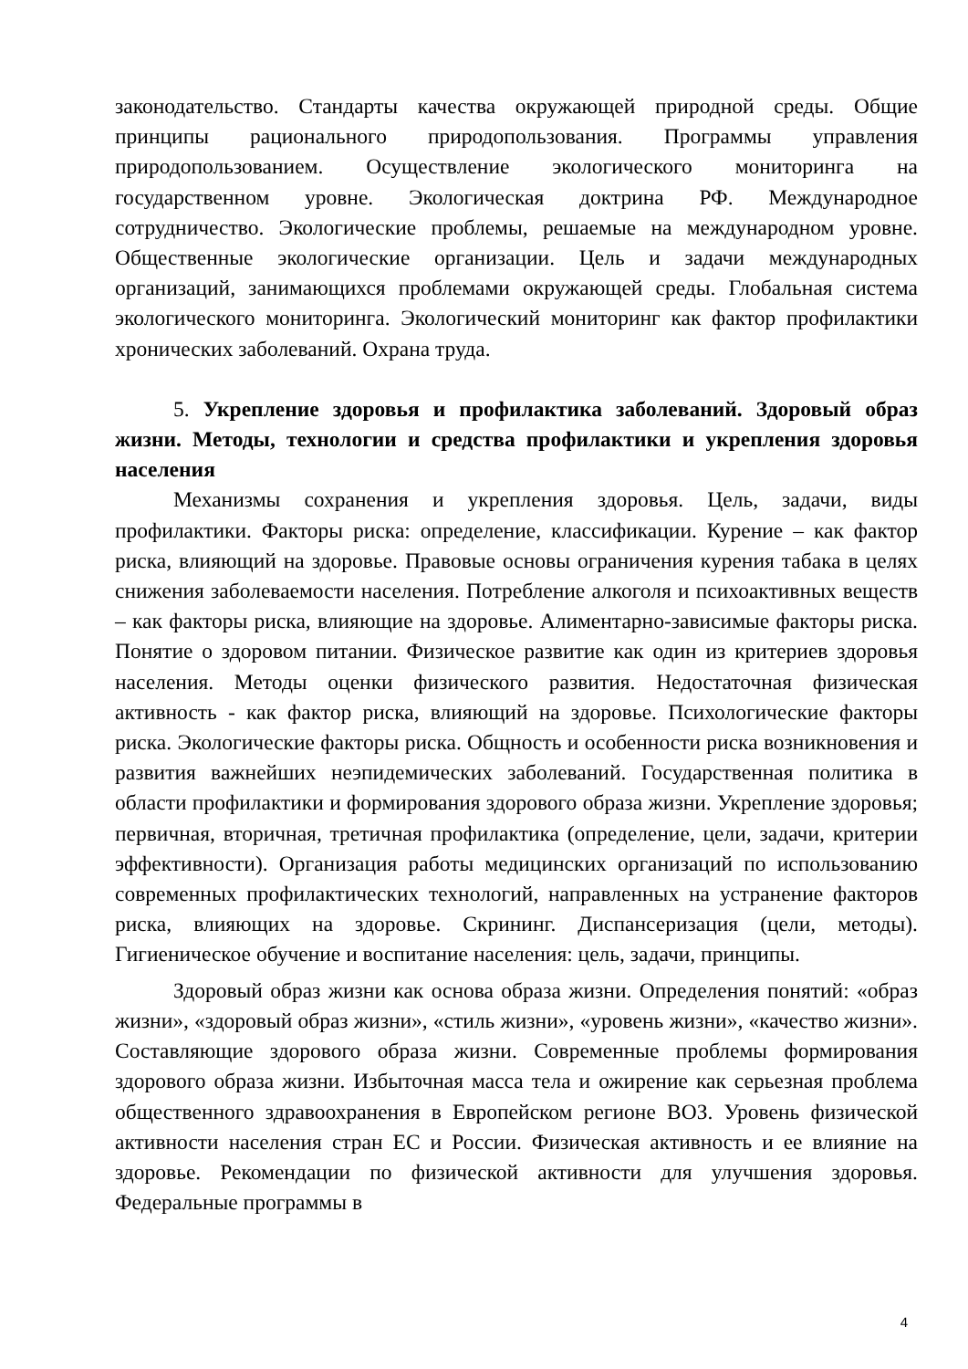законодательство. Стандарты качества окружающей природной среды. Общие принципы рационального природопользования. Программы управления природопользованием. Осуществление экологического мониторинга на государственном уровне. Экологическая доктрина РФ. Международное сотрудничество. Экологические проблемы, решаемые на международном уровне. Общественные экологические организации. Цель и задачи международных организаций, занимающихся проблемами окружающей среды. Глобальная система экологического мониторинга. Экологический мониторинг как фактор профилактики хронических заболеваний. Охрана труда.
5. Укрепление здоровья и профилактика заболеваний. Здоровый образ жизни. Методы, технологии и средства профилактики и укрепления здоровья населения
Механизмы сохранения и укрепления здоровья. Цель, задачи, виды профилактики. Факторы риска: определение, классификации. Курение – как фактор риска, влияющий на здоровье. Правовые основы ограничения курения табака в целях снижения заболеваемости населения. Потребление алкоголя и психоактивных веществ – как факторы риска, влияющие на здоровье. Алиментарно-зависимые факторы риска. Понятие о здоровом питании. Физическое развитие как один из критериев здоровья населения. Методы оценки физического развития. Недостаточная физическая активность - как фактор риска, влияющий на здоровье. Психологические факторы риска. Экологические факторы риска. Общность и особенности риска возникновения и развития важнейших неэпидемических заболеваний. Государственная политика в области профилактики и формирования здорового образа жизни. Укрепление здоровья; первичная, вторичная, третичная профилактика (определение, цели, задачи, критерии эффективности). Организация работы медицинских организаций по использованию современных профилактических технологий, направленных на устранение факторов риска, влияющих на здоровье. Скрининг. Диспансеризация (цели, методы). Гигиеническое обучение и воспитание населения: цель, задачи, принципы.
Здоровый образ жизни как основа образа жизни. Определения понятий: «образ жизни», «здоровый образ жизни», «стиль жизни», «уровень жизни», «качество жизни». Составляющие здорового образа жизни. Современные проблемы формирования здорового образа жизни. Избыточная масса тела и ожирение как серьезная проблема общественного здравоохранения в Европейском регионе ВОЗ. Уровень физической активности населения стран ЕС и России. Физическая активность и ее влияние на здоровье. Рекомендации по физической активности для улучшения здоровья. Федеральные программы в
4